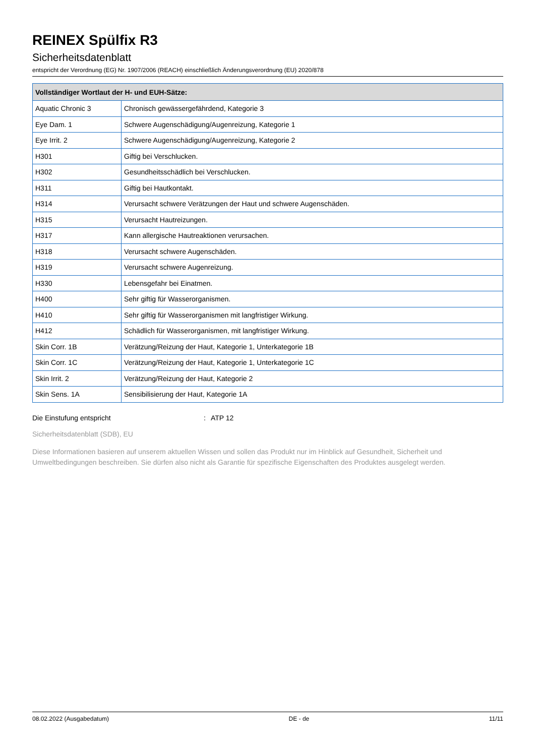REINEX Spülfix R3
Sicherheitsdatenblatt
entspricht der Verordnung (EG) Nr. 1907/2006 (REACH) einschließlich Änderungsverordnung (EU) 2020/878
| Vollständiger Wortlaut der H- und EUH-Sätze: | |
| --- | --- |
| Aquatic Chronic 3 | Chronisch gewässergefährdend, Kategorie 3 |
| Eye Dam. 1 | Schwere Augenschädigung/Augenreizung, Kategorie 1 |
| Eye Irrit. 2 | Schwere Augenschädigung/Augenreizung, Kategorie 2 |
| H301 | Giftig bei Verschlucken. |
| H302 | Gesundheitsschädlich bei Verschlucken. |
| H311 | Giftig bei Hautkontakt. |
| H314 | Verursacht schwere Verätzungen der Haut und schwere Augenschäden. |
| H315 | Verursacht Hautreizungen. |
| H317 | Kann allergische Hautreaktionen verursachen. |
| H318 | Verursacht schwere Augenschäden. |
| H319 | Verursacht schwere Augenreizung. |
| H330 | Lebensgefahr bei Einatmen. |
| H400 | Sehr giftig für Wasserorganismen. |
| H410 | Sehr giftig für Wasserorganismen mit langfristiger Wirkung. |
| H412 | Schädlich für Wasserorganismen, mit langfristiger Wirkung. |
| Skin Corr. 1B | Verätzung/Reizung der Haut, Kategorie 1, Unterkategorie 1B |
| Skin Corr. 1C | Verätzung/Reizung der Haut, Kategorie 1, Unterkategorie 1C |
| Skin Irrit. 2 | Verätzung/Reizung der Haut, Kategorie 2 |
| Skin Sens. 1A | Sensibilisierung der Haut, Kategorie 1A |
Die Einstufung entspricht: ATP 12
Sicherheitsdatenblatt (SDB), EU
Diese Informationen basieren auf unserem aktuellen Wissen und sollen das Produkt nur im Hinblick auf Gesundheit, Sicherheit und Umweltbedingungen beschreiben. Sie dürfen also nicht als Garantie für spezifische Eigenschaften des Produktes ausgelegt werden.
08.02.2022 (Ausgabedatum) DE - de 11/11